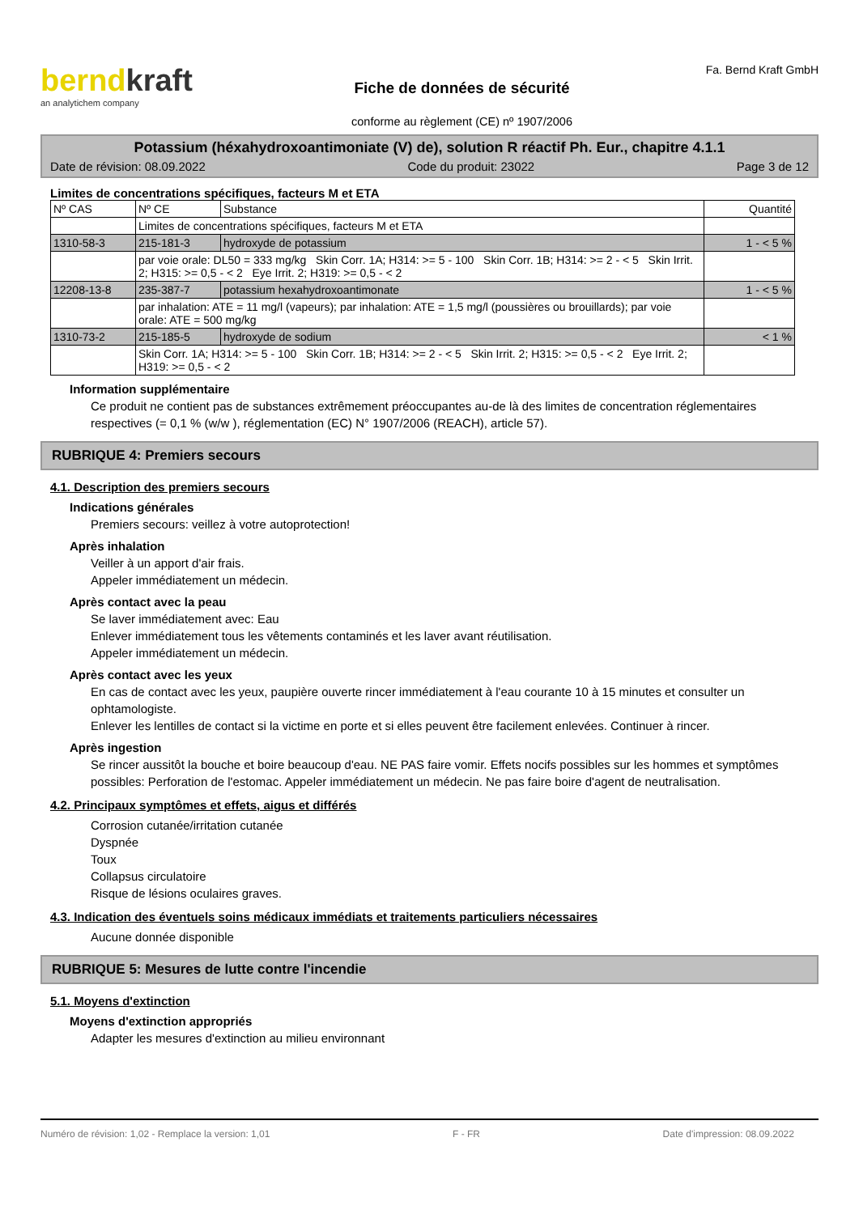berndkraft
an analytichem company
Fiche de données de sécurité
conforme au règlement (CE) nº 1907/2006
Fa. Bernd Kraft GmbH
Potassium (héxahydroxoantimoniate (V) de), solution R réactif Ph. Eur., chapitre 4.1.1
Date de révision: 08.09.2022 Code du produit: 23022 Page 3 de 12
Limites de concentrations spécifiques, facteurs M et ETA
| Nº CAS | Nº CE | Substance | Quantité |
| --- | --- | --- | --- |
| | Limites de concentrations spécifiques, facteurs M et ETA | | |
| 1310-58-3 | 215-181-3 | hydroxyde de potassium | 1 - < 5 % |
| | par voie orale: DL50 = 333 mg/kg Skin Corr. 1A; H314: >= 5 - 100 Skin Corr. 1B; H314: >= 2 - < 5 Skin Irrit. 2; H315: >= 0,5 - < 2 Eye Irrit. 2; H319: >= 0,5 - < 2 | | |
| 12208-13-8 | 235-387-7 | potassium hexahydroxoantimonate | 1 - < 5 % |
| | par inhalation: ATE = 11 mg/l (vapeurs); par inhalation: ATE = 1,5 mg/l (poussières ou brouillards); par voie orale: ATE = 500 mg/kg | | |
| 1310-73-2 | 215-185-5 | hydroxyde de sodium | < 1 % |
| | Skin Corr. 1A; H314: >= 5 - 100 Skin Corr. 1B; H314: >= 2 - < 5 Skin Irrit. 2; H315: >= 0,5 - < 2 Eye Irrit. 2; H319: >= 0,5 - < 2 | | |
Information supplémentaire
Ce produit ne contient pas de substances extrêmement préoccupantes au-de là des limites de concentration réglementaires respectives (= 0,1 % (w/w ), réglementation (EC) N° 1907/2006 (REACH), article 57).
RUBRIQUE 4: Premiers secours
4.1. Description des premiers secours
Indications générales
Premiers secours: veillez à votre autoprotection!
Après inhalation
Veiller à un apport d'air frais.
Appeler immédiatement un médecin.
Après contact avec la peau
Se laver immédiatement avec: Eau
Enlever immédiatement tous les vêtements contaminés et les laver avant réutilisation.
Appeler immédiatement un médecin.
Après contact avec les yeux
En cas de contact avec les yeux, paupière ouverte rincer immédiatement à l'eau courante 10 à 15 minutes et consulter un ophtamologiste.
Enlever les lentilles de contact si la victime en porte et si elles peuvent être facilement enlevées. Continuer à rincer.
Après ingestion
Se rincer aussitôt la bouche et boire beaucoup d'eau. NE PAS faire vomir. Effets nocifs possibles sur les hommes et symptômes possibles: Perforation de l'estomac. Appeler immédiatement un médecin. Ne pas faire boire d'agent de neutralisation.
4.2. Principaux symptômes et effets, aigus et différés
Corrosion cutanée/irritation cutanée
Dyspnée
Toux
Collapsus circulatoire
Risque de lésions oculaires graves.
4.3. Indication des éventuels soins médicaux immédiats et traitements particuliers nécessaires
Aucune donnée disponible
RUBRIQUE 5: Mesures de lutte contre l'incendie
5.1. Moyens d'extinction
Moyens d'extinction appropriés
Adapter les mesures d'extinction au milieu environnant
Numéro de révision: 1,02 - Remplace la version: 1,01 F - FR Date d'impression: 08.09.2022